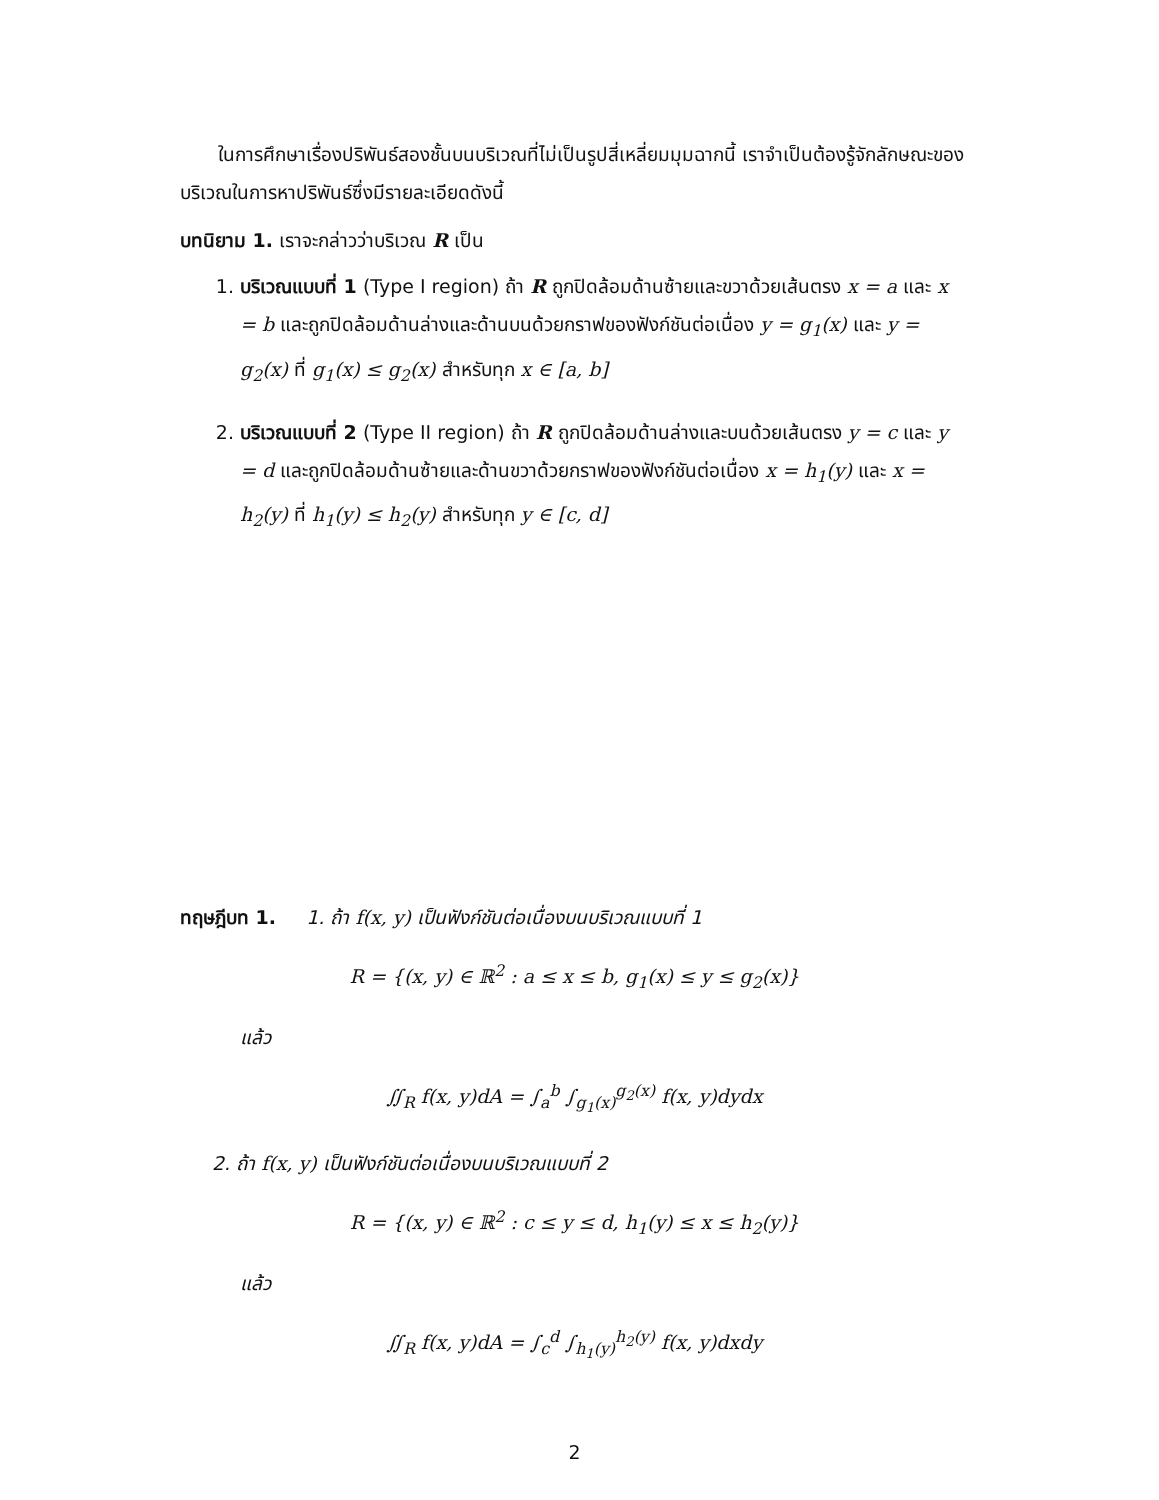ในการศึกษาเรื่องปริพันธ์สองชั้นบนบริเวณที่ไม่เป็นรูปสี่เหลี่ยมมุมฉากนี้ เราจำเป็นต้องรู้จักลักษณะของบริเวณในการหาปริพันธ์ซึ่งมีรายละเอียดดังนี้
บทนิยาม 1. เราจะกล่าวว่าบริเวณ R เป็น
1. บริเวณแบบที่ 1 (Type I region) ถ้า R ถูกปิดล้อมด้านซ้ายและขวาด้วยเส้นตรง x = a และ x = b และถูกปิดล้อมด้านล่างและด้านบนด้วยกราฟของฟังก์ชันต่อเนื่อง y = g<sub>1</sub>(x) และ y = g<sub>2</sub>(x) ที่ g<sub>1</sub>(x) ≤ g<sub>2</sub>(x) สำหรับทุก x ∈ [a, b]
2. บริเวณแบบที่ 2 (Type II region) ถ้า R ถูกปิดล้อมด้านล่างและบนด้วยเส้นตรง y = c และ y = d และถูกปิดล้อมด้านซ้ายและด้านขวาด้วยกราฟของฟังก์ชันต่อเนื่อง x = h<sub>1</sub>(y) และ x = h<sub>2</sub>(y) ที่ h<sub>1</sub>(y) ≤ h<sub>2</sub>(y) สำหรับทุก y ∈ [c, d]
ทฤษฎีบท 1. 1. ถ้า f(x, y) เป็นฟังก์ชันต่อเนื่องบนบริเวณแบบที่ 1
R = {(x, y) ∈ ℝ<sup>2</sup> : a ≤ x ≤ b, g<sub>1</sub>(x) ≤ y ≤ g<sub>2</sub>(x)}
แล้ว
∬<sub>R</sub> f(x, y)dA = ∫<sub>a</sub><sup>b</sup> ∫<sub>g<sub>1</sub>(x)</sub><sup>g<sub>2</sub>(x)</sup> f(x, y)dydx
2. ถ้า f(x, y) เป็นฟังก์ชันต่อเนื่องบนบริเวณแบบที่ 2
R = {(x, y) ∈ ℝ<sup>2</sup> : c ≤ y ≤ d, h<sub>1</sub>(y) ≤ x ≤ h<sub>2</sub>(y)}
แล้ว
∬<sub>R</sub> f(x, y)dA = ∫<sub>c</sub><sup>d</sup> ∫<sub>h<sub>1</sub>(y)</sub><sup>h<sub>2</sub>(y)</sup> f(x, y)dxdy
2